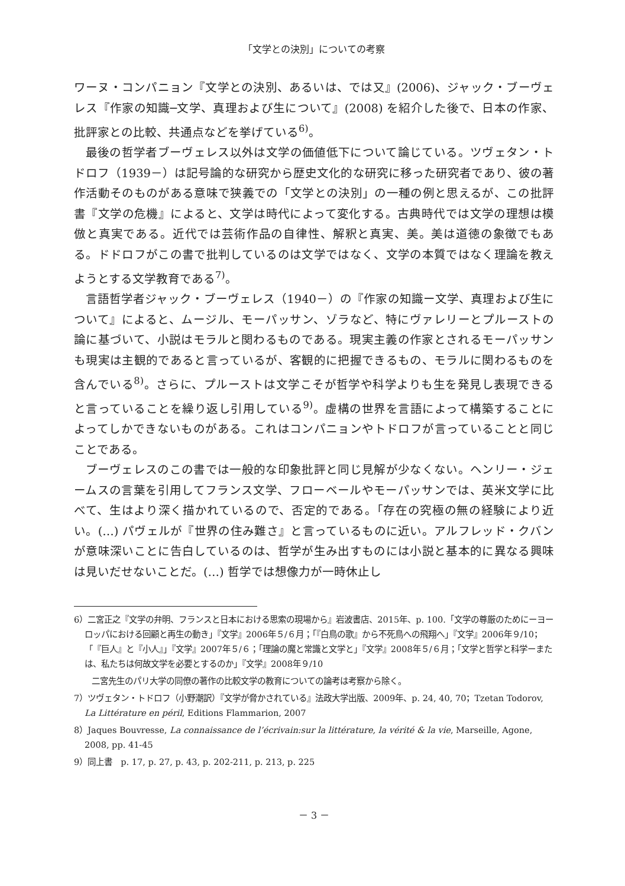「文学との決別」についての考察
ワーヌ・コンパニョン『文学との決別、あるいは、では又』(2006)、ジャック・ブーヴェレス『作家の知識─文学、真理および生について』(2008) を紹介した後で、日本の作家、批評家との比較、共通点などを挙げている<sup>6)</sup>。
最後の哲学者ブーヴェレス以外は文学の価値低下について論じている。ツヴェタン・トドロフ（1939－）は記号論的な研究から歴史文化的な研究に移った研究者であり、彼の著作活動そのものがある意味で狭義での「文学との決別」の一種の例と思えるが、この批評書『文学の危機』によると、文学は時代によって変化する。古典時代では文学の理想は模倣と真実である。近代では芸術作品の自律性、解釈と真実、美。美は道徳の象徴でもある。ドドロフがこの書で批判しているのは文学ではなく、文学の本質ではなく理論を教えようとする文学教育である<sup>7)</sup>。
言語哲学者ジャック・ブーヴェレス（1940－）の『作家の知識ー文学、真理および生について』によると、ムージル、モーパッサン、ゾラなど、特にヴァレリーとプルーストの論に基づいて、小説はモラルと関わるものである。現実主義の作家とされるモーパッサンも現実は主観的であると言っているが、客観的に把握できるもの、モラルに関わるものを含んでいる<sup>8)</sup>。さらに、プルーストは文学こそが哲学や科学よりも生を発見し表現できると言っていることを繰り返し引用している<sup>9)</sup>。虚構の世界を言語によって構築することによってしかできないものがある。これはコンパニョンやトドロフが言っていることと同じことである。
ブーヴェレスのこの書では一般的な印象批評と同じ見解が少なくない。ヘンリー・ジェームスの言葉を引用してフランス文学、フローベールやモーパッサンでは、英米文学に比べて、生はより深く描かれているので、否定的である。「存在の究極の無の経験により近い。(…) パヴェルが『世界の住み難さ』と言っているものに近い。アルフレッド・クバンが意味深いことに告白しているのは、哲学が生み出すものには小説と基本的に異なる興味は見いだせないことだ。(…) 哲学では想像力が一時休止し
6）二宮正之『文学の弁明、フランスと日本における思索の現場から』岩波書店、2015年、p. 100.「文学の尊厳のためにーヨーロッパにおける回顧と再生の動き」『文学』2006年５/６月；「『白鳥の歌』から不死鳥への飛翔へ」『文学』2006年９/10；「『巨人』と『小人』」『文学』2007年５/６；「理論の魔と常識と文学と」『文学』2008年５/６月；「文学と哲学と科学ーまたは、私たちは何故文学を必要とするのか」『文学』2008年９/10
二宮先生のパリ大学の同僚の著作の比較文学の教育についての論考は考察から除く。
7）ツヴェタン・トドロフ（小野潮訳）『文学が脅かされている』法政大学出版、2009年、p. 24, 40, 70；Tzetan Todorov, La Littérature en péril, Editions Flammarion, 2007
8）Jaques Bouvresse, La connaissance de l’écrivain:sur la littérature, la vérité & la vie, Marseille, Agone, 2008, pp. 41-45
9）同上書　p. 17, p. 27, p. 43, p. 202-211, p. 213, p. 225
－ 3 －